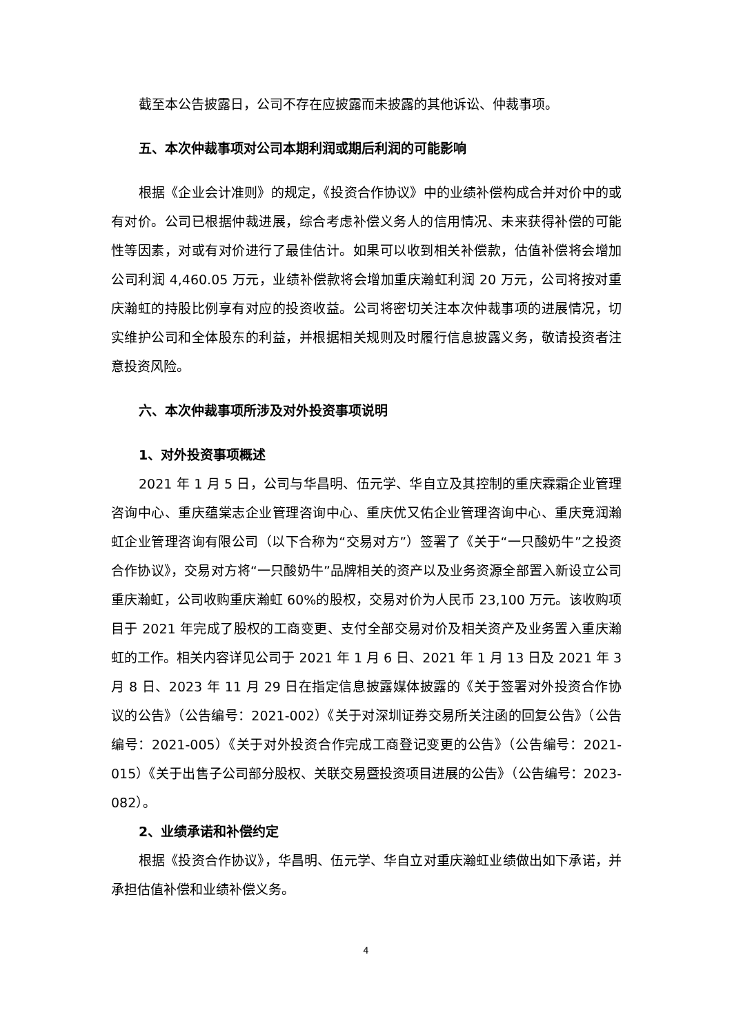截至本公告披露日，公司不存在应披露而未披露的其他诉讼、仲裁事项。
五、本次仲裁事项对公司本期利润或期后利润的可能影响
根据《企业会计准则》的规定，《投资合作协议》中的业绩补偿构成合并对价中的或有对价。公司已根据仲裁进展，综合考虑补偿义务人的信用情况、未来获得补偿的可能性等因素，对或有对价进行了最佳估计。如果可以收到相关补偿款，估值补偿将会增加公司利润 4,460.05 万元，业绩补偿款将会增加重庆瀚虹利润 20 万元，公司将按对重庆瀚虹的持股比例享有对应的投资收益。公司将密切关注本次仲裁事项的进展情况，切实维护公司和全体股东的利益，并根据相关规则及时履行信息披露义务，敬请投资者注意投资风险。
六、本次仲裁事项所涉及对外投资事项说明
1、对外投资事项概述
2021 年 1 月 5 日，公司与华昌明、伍元学、华自立及其控制的重庆霖霜企业管理咨询中心、重庆蕴棠志企业管理咨询中心、重庆优又佑企业管理咨询中心、重庆竞润瀚虹企业管理咨询有限公司（以下合称为“交易对方”）签署了《关于“一只酸奶牛”之投资合作协议》，交易对方将“一只酸奶牛”品牌相关的资产以及业务资源全部置入新设立公司重庆瀚虹，公司收购重庆瀚虹 60%的股权，交易对价为人民币 23,100 万元。该收购项目于 2021 年完成了股权的工商变更、支付全部交易对价及相关资产及业务置入重庆瀚虹的工作。相关内容详见公司于 2021 年 1 月 6 日、2021 年 1 月 13 日及 2021 年 3 月 8 日、2023 年 11 月 29 日在指定信息披露媒体披露的《关于签署对外投资合作协议的公告》（公告编号：2021-002）《关于对深圳证券交易所关注函的回复公告》（公告编号：2021-005）《关于对外投资合作完成工商登记变更的公告》（公告编号：2021-015）《关于出售子公司部分股权、关联交易暨投资项目进展的公告》（公告编号：2023-082）。
2、业绩承诺和补偿约定
根据《投资合作协议》，华昌明、伍元学、华自立对重庆瀚虹业绩做出如下承诺，并承担估值补偿和业绩补偿义务。
4